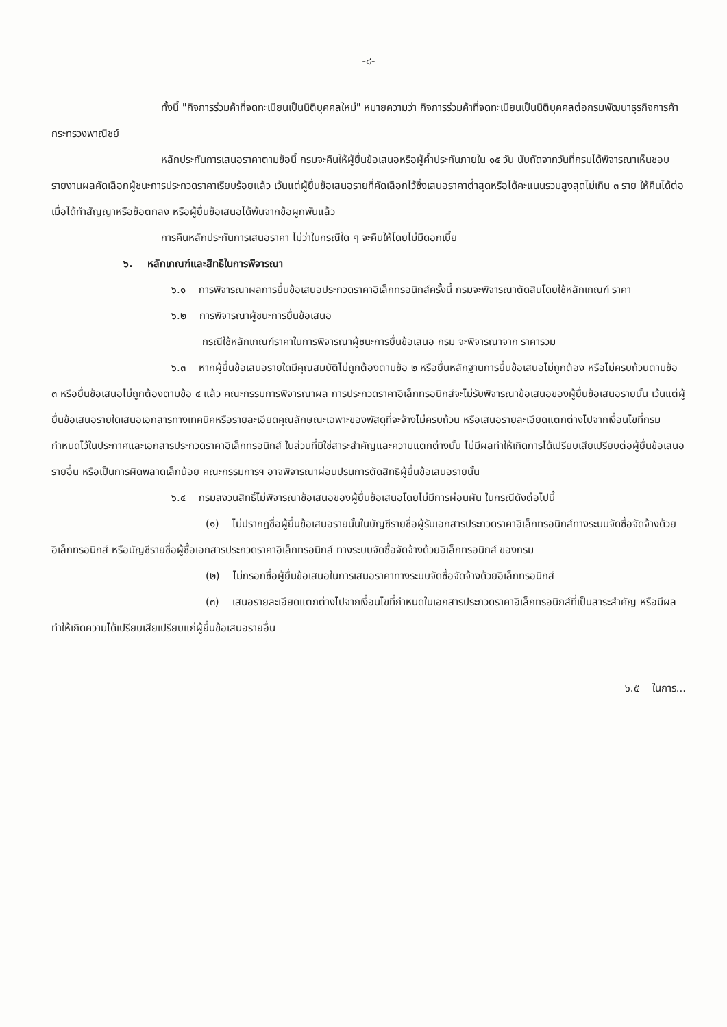-๘-
ทั้งนี้ "กิจการร่วมค้าที่จดทะเบียนเป็นนิติบุคคลใหม่" หมายความว่า กิจการร่วมค้าที่จดทะเบียนเป็นนิติบุคคลต่อกรมพัฒนาธุรกิจการค้า กระทรวงพาณิชย์
หลักประกันการเสนอราคาตามข้อนี้ กรมจะคืนให้ผู้ยื่นข้อเสนอหรือผู้ค้ำประกันภายใน ๑๕ วัน นับถัดจากวันที่กรมได้พิจารณาเห็นชอบรายงานผลคัดเลือกผู้ชนะการประกวดราคาเรียบร้อยแล้ว เว้นแต่ผู้ยื่นข้อเสนอรายที่คัดเลือกไว้ซึ่งเสนอราคาต่ำสุดหรือได้คะแนนรวมสูงสุดไม่เกิน ๓ ราย ให้คืนได้ต่อเมื่อได้ทำสัญญาหรือข้อตกลง หรือผู้ยื่นข้อเสนอได้พ้นจากข้อผูกพันแล้ว
การคืนหลักประกันการเสนอราคา ไม่ว่าในกรณีใด ๆ จะคืนให้โดยไม่มีดอกเบี้ย
๖. หลักเกณฑ์และสิทธิในการพิจารณา
๖.๑ การพิจารณาผลการยื่นข้อเสนอประกวดราคาอิเล็กทรอนิกส์ครั้งนี้ กรมจะพิจารณาตัดสินโดยใช้หลักเกณฑ์ ราคา
๖.๒ การพิจารณาผู้ชนะการยื่นข้อเสนอ
กรณีใช้หลักเกณฑ์ราคาในการพิจารณาผู้ชนะการยื่นข้อเสนอ กรม จะพิจารณาจาก ราคารวม
๖.๓ หากผู้ยื่นข้อเสนอรายใดมีคุณสมบัติไม่ถูกต้องตามข้อ ๒ หรือยื่นหลักฐานการยื่นข้อเสนอไม่ถูกต้อง หรือไม่ครบถ้วนตามข้อ ๓ หรือยื่นข้อเสนอไม่ถูกต้องตามข้อ ๔ แล้ว คณะกรรมการพิจารณาผล การประกวดราคาอิเล็กทรอนิกส์จะไม่รับพิจารณาข้อเสนอของผู้ยื่นข้อเสนอรายนั้น เว้นแต่ผู้ยื่นข้อเสนอรายใดเสนอเอกสารทางเทคนิคหรือรายละเอียดคุณลักษณะเฉพาะของพัสดุที่จะจ้างไม่ครบถ้วน หรือเสนอรายละเอียดแตกต่างไปจากเงื่อนไขที่กรมกำหนดไว้ในประกาศและเอกสารประกวดราคาอิเล็กทรอนิกส์ ในส่วนที่มิใช่สาระสำคัญและความแตกต่างนั้น ไม่มีผลทำให้เกิดการได้เปรียบเสียเปรียบต่อผู้ยื่นข้อเสนอรายอื่น หรือเป็นการผิดพลาดเล็กน้อย คณะกรรมการฯ อาจพิจารณาผ่อนปรนการตัดสิทธิผู้ยื่นข้อเสนอรายนั้น
๖.๔ กรมสงวนสิทธิ์ไม่พิจารณาข้อเสนอของผู้ยื่นข้อเสนอโดยไม่มีการผ่อนผัน ในกรณีดังต่อไปนี้
(๑) ไม่ปรากฏชื่อผู้ยื่นข้อเสนอรายนั้นในบัญชีรายชื่อผู้รับเอกสารประกวดราคาอิเล็กทรอนิกส์ทางระบบจัดซื้อจัดจ้างด้วยอิเล็กทรอนิกส์ หรือบัญชีรายชื่อผู้ซื้อเอกสารประกวดราคาอิเล็กทรอนิกส์ ทางระบบจัดซื้อจัดจ้างด้วยอิเล็กทรอนิกส์ ของกรม
(๒) ไม่กรอกชื่อผู้ยื่นข้อเสนอในการเสนอราคาทางระบบจัดซื้อจัดจ้างด้วยอิเล็กทรอนิกส์
(๓) เสนอรายละเอียดแตกต่างไปจากเงื่อนไขที่กำหนดในเอกสารประกวดราคาอิเล็กทรอนิกส์ที่เป็นสาระสำคัญ หรือมีผลทำให้เกิดความได้เปรียบเสียเปรียบแก่ผู้ยื่นข้อเสนอรายอื่น
๖.๕ ในการ...